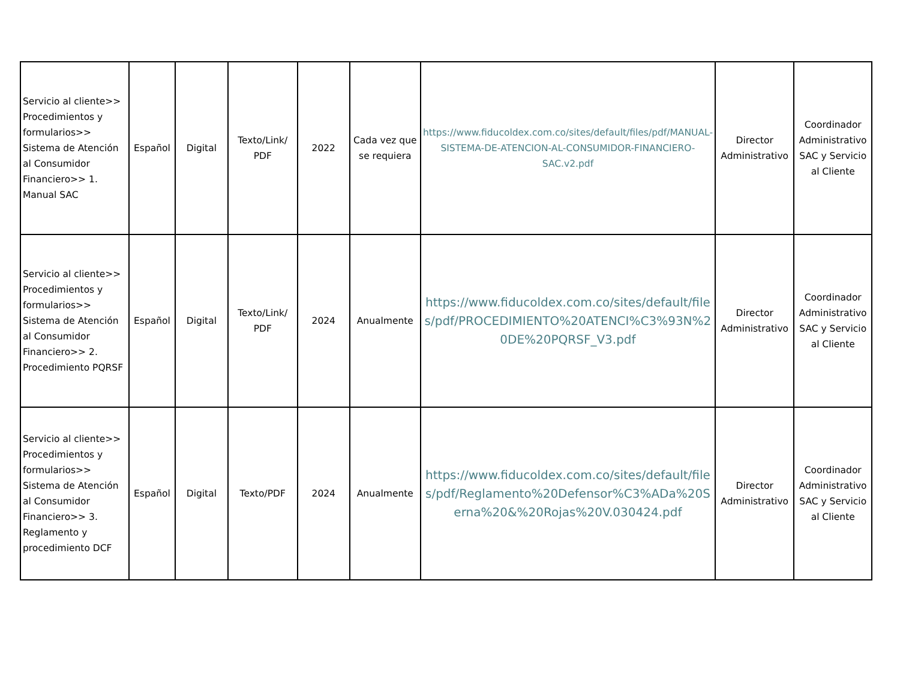| Servicio al cliente>> Procedimientos y formularios>> Sistema de Atención al Consumidor Financiero>> 1. Manual SAC | Español | Digital | Texto/Link/ PDF | 2022 | Cada vez que se requiera | https://www.fiducoldex.com.co/sites/default/files/pdf/MANUAL-SISTEMA-DE-ATENCION-AL-CONSUMIDOR-FINANCIERO-SAC.v2.pdf | Director Administrativo | Coordinador Administrativo SAC y Servicio al Cliente |
| Servicio al cliente>> Procedimientos y formularios>> Sistema de Atención al Consumidor Financiero>> 2. Procedimiento PQRSF | Español | Digital | Texto/Link/ PDF | 2024 | Anualmente | https://www.fiducoldex.com.co/sites/default/files/pdf/PROCEDIMIENTO%20ATENCI%C3%93N%20DE%20PQRSF_V3.pdf | Director Administrativo | Coordinador Administrativo SAC y Servicio al Cliente |
| Servicio al cliente>> Procedimientos y formularios>> Sistema de Atención al Consumidor Financiero>> 3. Reglamento y procedimiento DCF | Español | Digital | Texto/PDF | 2024 | Anualmente | https://www.fiducoldex.com.co/sites/default/files/pdf/Reglamento%20Defensor%C3%ADa%20Serna%20&%20Rojas%20V.030424.pdf | Director Administrativo | Coordinador Administrativo SAC y Servicio al Cliente |